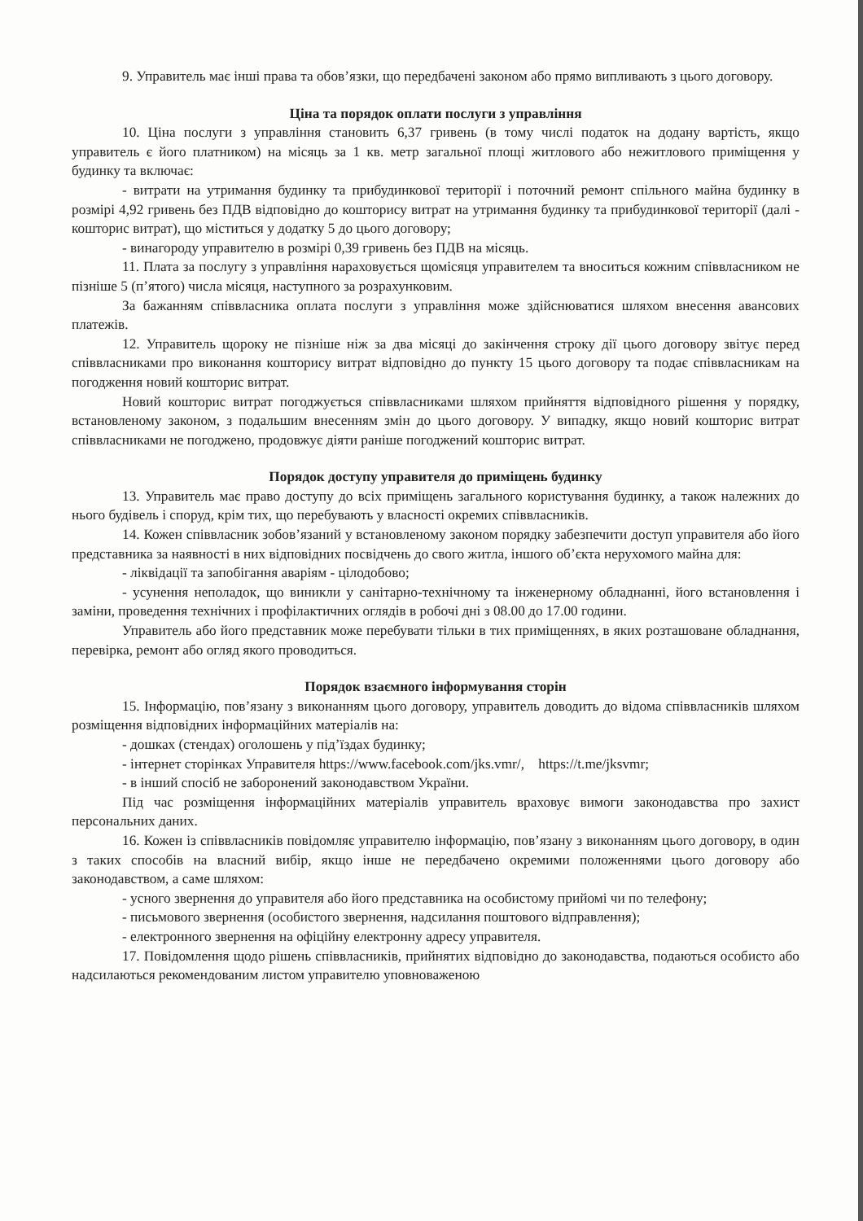9. Управитель має інші права та обов’язки, що передбачені законом або прямо випливають з цього договору.
Ціна та порядок оплати послуги з управління
10. Ціна послуги з управління становить 6,37 гривень (в тому числі податок на додану вартість, якщо управитель є його платником) на місяць за 1 кв. метр загальної площі житлового або нежитлового приміщення у будинку та включає:
- витрати на утримання будинку та прибудинкової території і поточний ремонт спільного майна будинку в розмірі 4,92 гривень без ПДВ відповідно до кошторису витрат на утримання будинку та прибудинкової території (далі - кошторис витрат), що міститься у додатку 5 до цього договору;
- винагороду управителю в розмірі 0,39 гривень без ПДВ на місяць.
11. Плата за послугу з управління нараховується щомісяця управителем та вноситься кожним співвласником не пізніше 5 (п’ятого) числа місяця, наступного за розрахунковим.
За бажанням співвласника оплата послуги з управління може здійснюватися шляхом внесення авансових платежів.
12. Управитель щороку не пізніше ніж за два місяці до закінчення строку дії цього договору звітує перед співвласниками про виконання кошторису витрат відповідно до пункту 15 цього договору та подає співвласникам на погодження новий кошторис витрат.
Новий кошторис витрат погоджується співвласниками шляхом прийняття відповідного рішення у порядку, встановленому законом, з подальшим внесенням змін до цього договору. У випадку, якщо новий кошторис витрат співвласниками не погоджено, продовжує діяти раніше погоджений кошторис витрат.
Порядок доступу управителя до приміщень будинку
13. Управитель має право доступу до всіх приміщень загального користування будинку, а також належних до нього будівель і споруд, крім тих, що перебувають у власності окремих співвласників.
14. Кожен співвласник зобов’язаний у встановленому законом порядку забезпечити доступ управителя або його представника за наявності в них відповідних посвідчень до свого житла, іншого об’єкта нерухомого майна для:
- ліквідації та запобігання аваріям - цілодобово;
- усунення неполадок, що виникли у санітарно-технічному та інженерному обладнанні, його встановлення і заміни, проведення технічних і профілактичних оглядів в робочі дні з 08.00 до 17.00 години.
Управитель або його представник може перебувати тільки в тих приміщеннях, в яких розташоване обладнання, перевірка, ремонт або огляд якого проводиться.
Порядок взаємного інформування сторін
15. Інформацію, пов’язану з виконанням цього договору, управитель доводить до відома співвласників шляхом розміщення відповідних інформаційних матеріалів на:
- дошках (стендах) оголошень у під’їздах будинку;
- інтернет сторінках Управителя https://www.facebook.com/jks.vmr/, https://t.me/jksvmr;
- в інший спосіб не заборонений законодавством України.
Під час розміщення інформаційних матеріалів управитель враховує вимоги законодавства про захист персональних даних.
16. Кожен із співвласників повідомляє управителю інформацію, пов’язану з виконанням цього договору, в один з таких способів на власний вибір, якщо інше не передбачено окремими положеннями цього договору або законодавством, а саме шляхом:
- усного звернення до управителя або його представника на особистому прийомі чи по телефону;
- письмового звернення (особистого звернення, надсилання поштового відправлення);
- електронного звернення на офіційну електронну адресу управителя.
17. Повідомлення щодо рішень співвласників, прийнятих відповідно до законодавства, подаються особисто або надсилаються рекомендованим листом управителю уповноваженою